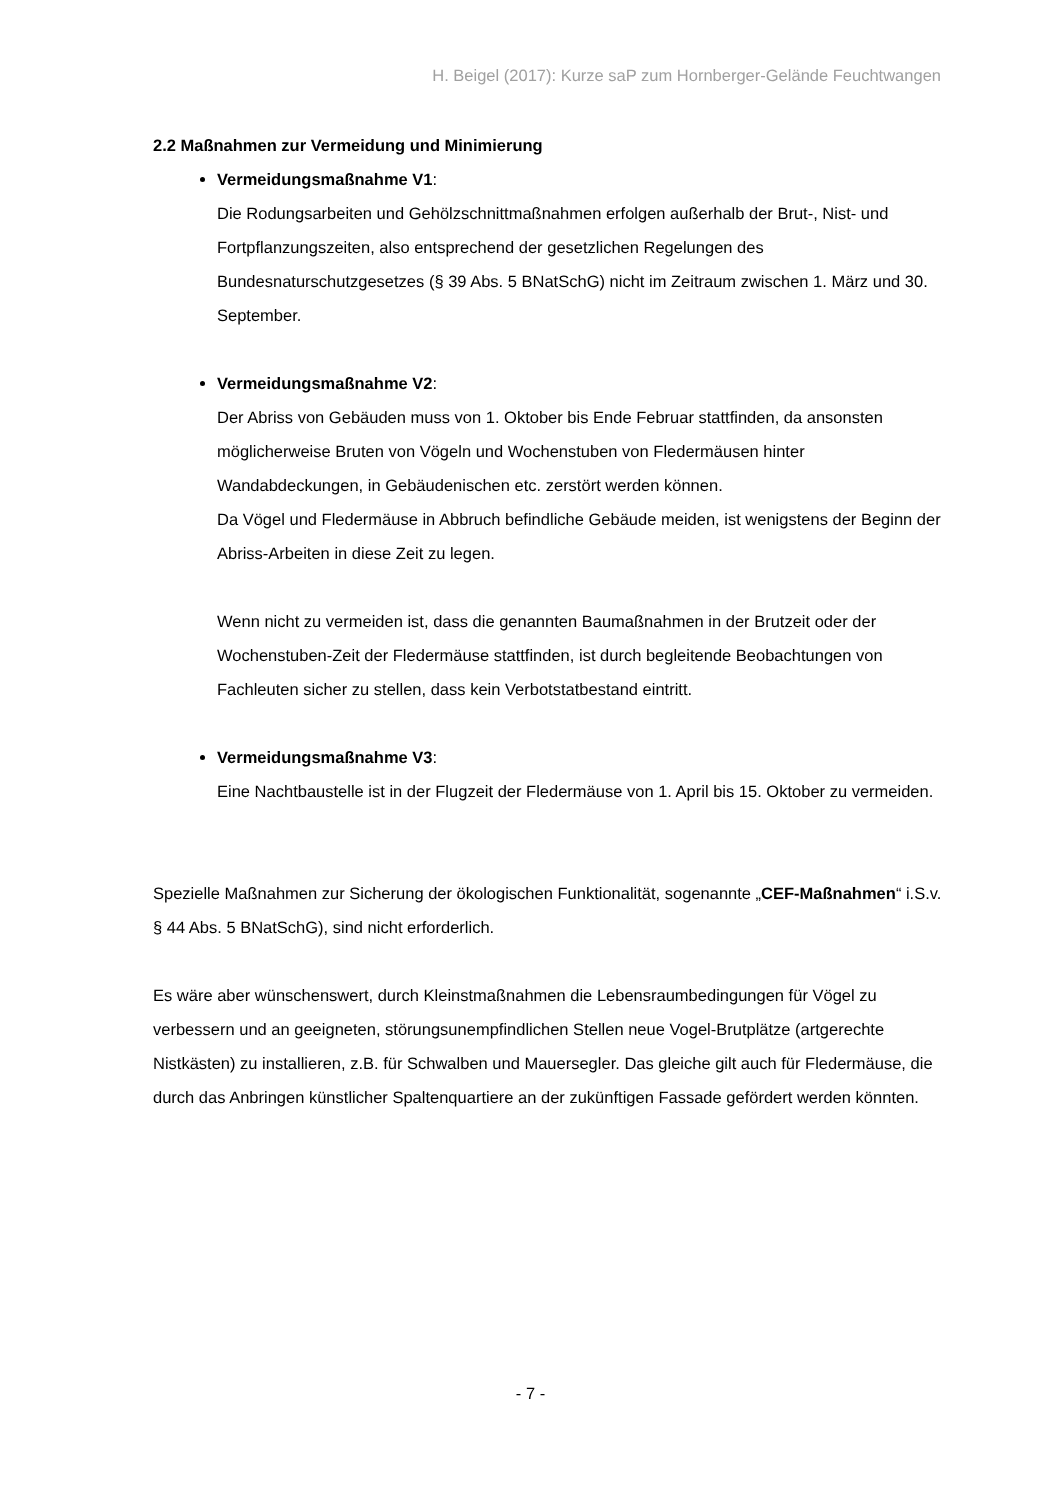H. Beigel (2017): Kurze saP zum Hornberger-Gelände Feuchtwangen
2.2 Maßnahmen zur Vermeidung und Minimierung
Vermeidungsmaßnahme V1:
Die Rodungsarbeiten und Gehölzschnittmaßnahmen erfolgen außerhalb der Brut-, Nist- und Fortpflanzungszeiten, also entsprechend der gesetzlichen Regelungen des Bundesnaturschutzgesetzes (§ 39 Abs. 5 BNatSchG) nicht im Zeitraum zwischen 1. März und 30. September.
Vermeidungsmaßnahme V2:
Der Abriss von Gebäuden muss von 1. Oktober bis Ende Februar stattfinden, da ansonsten möglicherweise Bruten von Vögeln und Wochenstuben von Fledermäusen hinter Wandabdeckungen, in Gebäudenischen etc. zerstört werden können.
Da Vögel und Fledermäuse in Abbruch befindliche Gebäude meiden, ist wenigstens der Beginn der Abriss-Arbeiten in diese Zeit zu legen.
Wenn nicht zu vermeiden ist, dass die genannten Baumaßnahmen in der Brutzeit oder der Wochenstuben-Zeit der Fledermäuse stattfinden, ist durch begleitende Beobachtungen von Fachleuten sicher zu stellen, dass kein Verbotstatbestand eintritt.
Vermeidungsmaßnahme V3:
Eine Nachtbaustelle ist in der Flugzeit der Fledermäuse von 1. April bis 15. Oktober zu vermeiden.
Spezielle Maßnahmen zur Sicherung der ökologischen Funktionalität, sogenannte „CEF-Maßnahmen“ i.S.v. § 44 Abs. 5 BNatSchG), sind nicht erforderlich.
Es wäre aber wünschenswert, durch Kleinstmaßnahmen die Lebensraumbedingungen für Vögel zu verbessern und an geeigneten, störungsunempfindlichen Stellen neue Vogel-Brutplätze (artgerechte Nistkästen) zu installieren, z.B. für Schwalben und Mauersegler. Das gleiche gilt auch für Fledermäuse, die durch das Anbringen künstlicher Spaltenquartiere an der zukünftigen Fassade gefördert werden könnten.
- 7 -